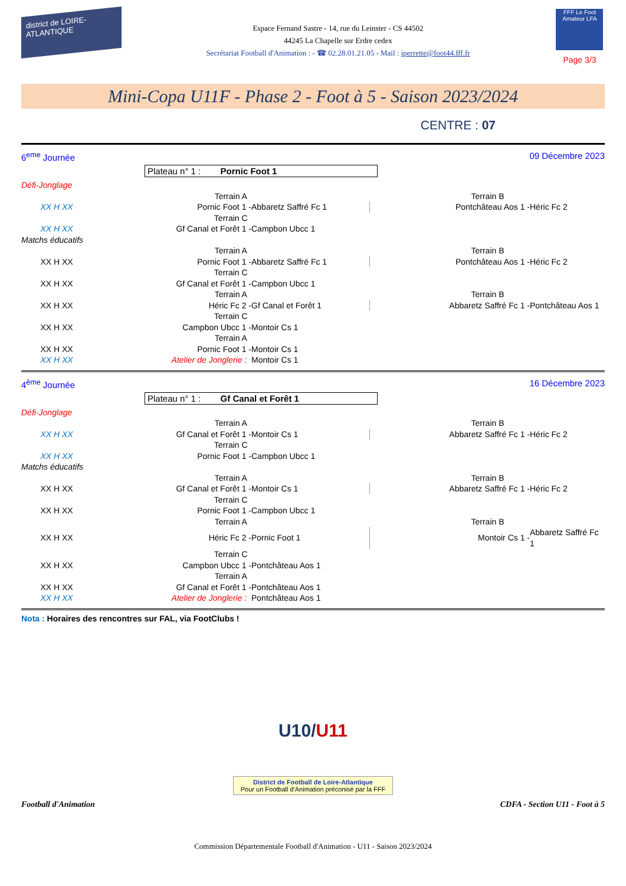district de LOIRE-ATLANTIQUE
Espace Fernand Sastre - 14, rue du Leinster - CS 44502
44245 La Chapelle sur Erdre cedex
Secrétariat Football d'Animation : - ☎ 02.28.01.21.05 - Mail : iperrette@foot44.fff.fr
FFF Le Foot Amateur LFA
Page 3/3
Mini-Copa U11F - Phase 2 - Foot à 5 - Saison 2023/2024
CENTRE : 07
6<sup>eme</sup> Journée 09 Décembre 2023
Plateau n° 1 : Pornic Foot 1
| Défi-Jonglage | | | | | |
| | Terrain A | | | Terrain B | |
| XX H XX | Pornic Foot 1 - | Abbaretz Saffré Fc 1 | | Pontchâteau Aos 1 - | Héric Fc 2 |
| | Terrain C | | | | |
| XX H XX | Gf Canal et Forêt 1 - | Campbon Ubcc 1 | | | |
| Matchs éducatifs | | | | | |
| | Terrain A | | | Terrain B | |
| XX H XX | Pornic Foot 1 - | Abbaretz Saffré Fc 1 | | Pontchâteau Aos 1 - | Héric Fc 2 |
| | Terrain C | | | | |
| XX H XX | Gf Canal et Forêt 1 - | Campbon Ubcc 1 | | | |
| | Terrain A | | | Terrain B | |
| XX H XX | Héric Fc 2 - | Gf Canal et Forêt 1 | | Abbaretz Saffré Fc 1 - | Pontchâteau Aos 1 |
| | Terrain C | | | | |
| XX H XX | Campbon Ubcc 1 - | Montoir Cs 1 | | | |
| | Terrain A | | | | |
| XX H XX | Pornic Foot 1 - | Montoir Cs 1 | | | |
| XX H XX | Atelier de Jonglerie : | Montoir Cs 1 | | | |
4<sup>ème</sup> Journée 16 Décembre 2023
Plateau n° 1 : Gf Canal et Forêt 1
| Défi-Jonglage | | | | | |
| | Terrain A | | | Terrain B | |
| XX H XX | Gf Canal et Forêt 1 - | Montoir Cs 1 | | Abbaretz Saffré Fc 1 - | Héric Fc 2 |
| | Terrain C | | | | |
| XX H XX | Pornic Foot 1 - | Campbon Ubcc 1 | | | |
| Matchs éducatifs | | | | | |
| | Terrain A | | | Terrain B | |
| XX H XX | Gf Canal et Forêt 1 - | Montoir Cs 1 | | Abbaretz Saffré Fc 1 - | Héric Fc 2 |
| | Terrain C | | | | |
| XX H XX | Pornic Foot 1 - | Campbon Ubcc 1 | | | |
| | Terrain A | | | Terrain B | |
| XX H XX | Héric Fc 2 - | Pornic Foot 1 | | Montoir Cs 1 - | Abbaretz Saffré Fc 1 |
| | Terrain C | | | | |
| XX H XX | Campbon Ubcc 1 - | Pontchâteau Aos 1 | | | |
| | Terrain A | | | | |
| XX H XX | Gf Canal et Forêt 1 - | Pontchâteau Aos 1 | | | |
| XX H XX | Atelier de Jonglerie : | Pontchâteau Aos 1 | | | |
Nota : Horaires des rencontres sur FAL, via FootClubs !
U10/U11
District de Football de Loire-Atlantique
Pour un Football d'Animation préconisé par la FFF
Football d'Animation CDFA - Section U11 - Foot à 5
Commission Départementale Football d'Animation - U11 - Saison 2023/2024